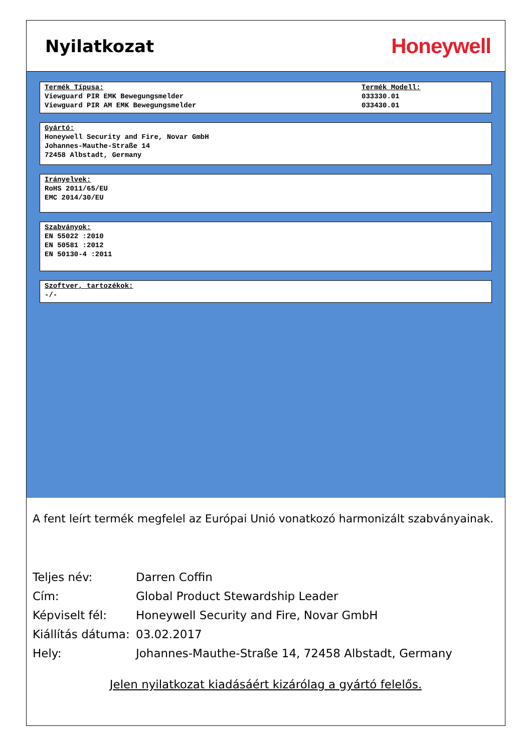Nyilatkozat
Honeywell
Termék Típusa:
Viewguard PIR EMK Bewegungsmelder
Viewguard PIR AM EMK Bewegungsmelder
Termék Modell:
033330.01
033430.01
Gyártó:
Honeywell Security and Fire, Novar GmbH
Johannes-Mauthe-Straße 14
72458 Albstadt, Germany
Irányelvek:
RoHS 2011/65/EU
EMC 2014/30/EU
Szabványok:
EN 55022 :2010
EN 50581 :2012
EN 50130-4 :2011
Szoftver, tartozékok:
-/-
A fent leírt termék megfelel az Európai Unió vonatkozó harmonizált szabványainak.
| Teljes név: | Darren Coffin |
| Cím: | Global Product Stewardship Leader |
| Képviselt fél: | Honeywell Security and Fire, Novar GmbH |
| Kiállítás dátuma: | 03.02.2017 |
| Hely: | Johannes-Mauthe-Straße 14, 72458 Albstadt, Germany |
Jelen nyilatkozat kiadásáért kizárólag a gyártó felelős.